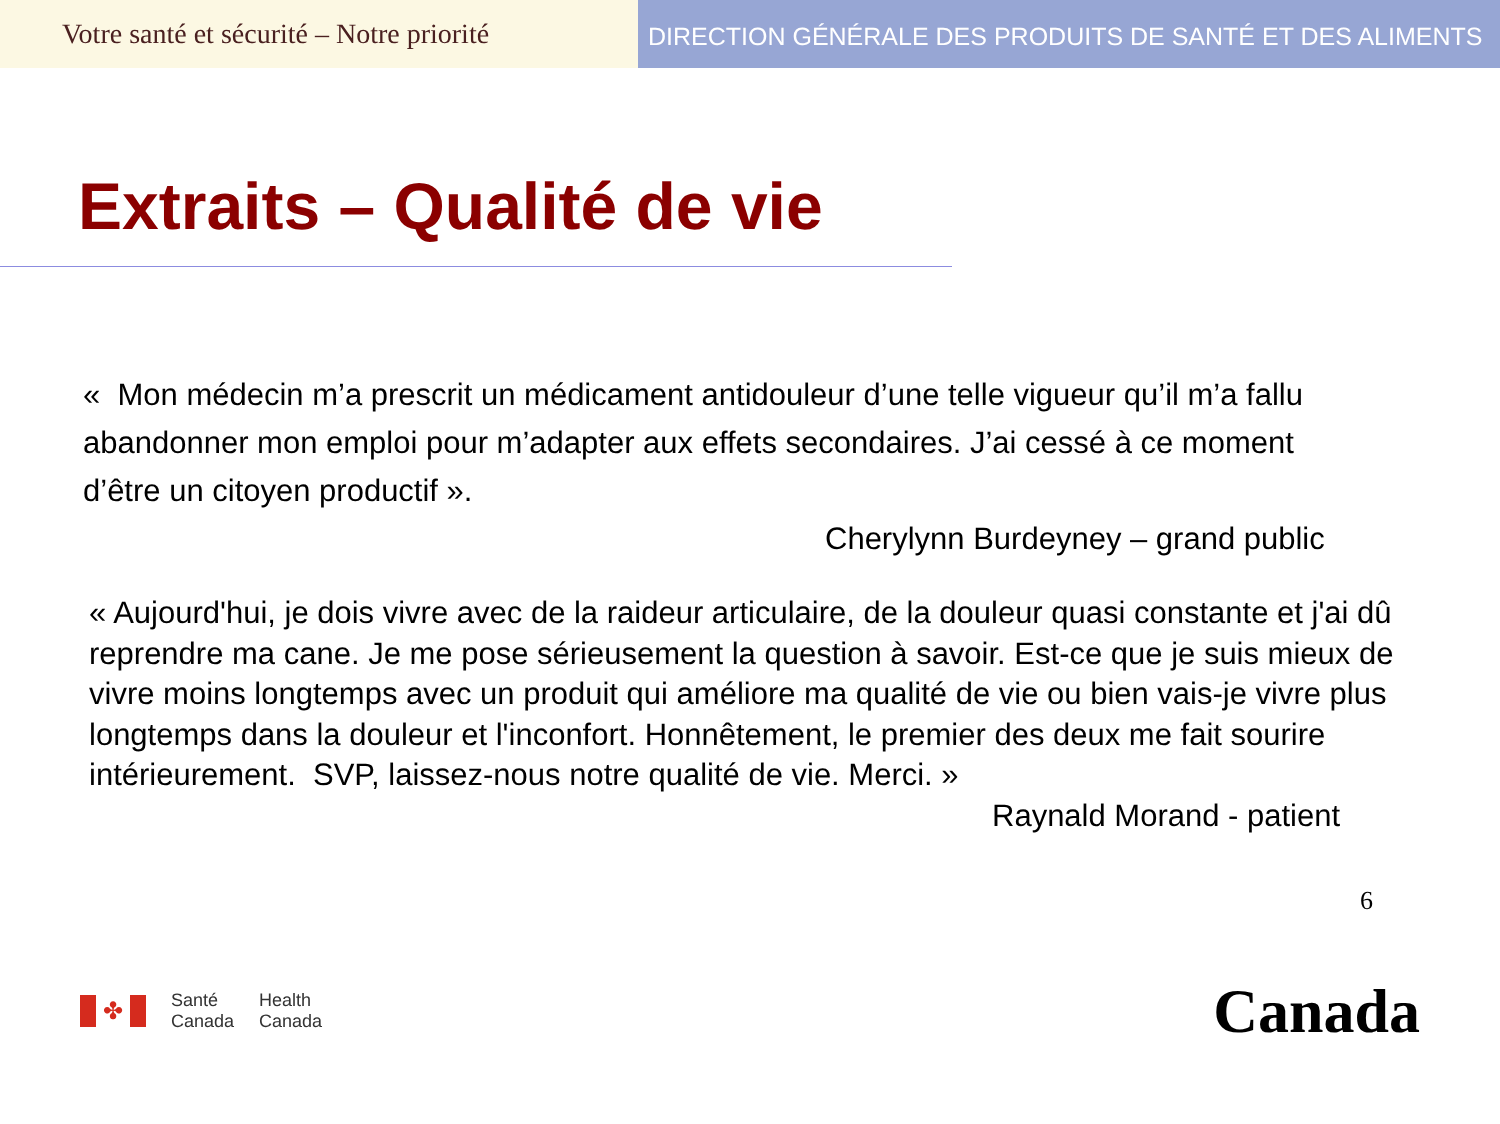Votre santé et sécurité – Notre priorité
DIRECTION GÉNÉRALE DES PRODUITS DE SANTÉ ET DES ALIMENTS
Extraits – Qualité de vie
« Mon médecin m’a prescrit un médicament antidouleur d’une telle vigueur qu’il m’a fallu abandonner mon emploi pour m’adapter aux effets secondaires. J’ai cessé à ce moment d’être un citoyen productif ».
Cherylynn Burdeyney – grand public
« Aujourd'hui, je dois vivre avec de la raideur articulaire, de la douleur quasi constante et j'ai dû reprendre ma cane. Je me pose sérieusement la question à savoir. Est-ce que je suis mieux de vivre moins longtemps avec un produit qui améliore ma qualité de vie ou bien vais-je vivre plus longtemps dans la douleur et l'inconfort. Honnêtement, le premier des deux me fait sourire intérieurement. SVP, laissez-nous notre qualité de vie. Merci. »
Raynald Morand - patient
6
✤
Santé
Canada
Health
Canada
Canada